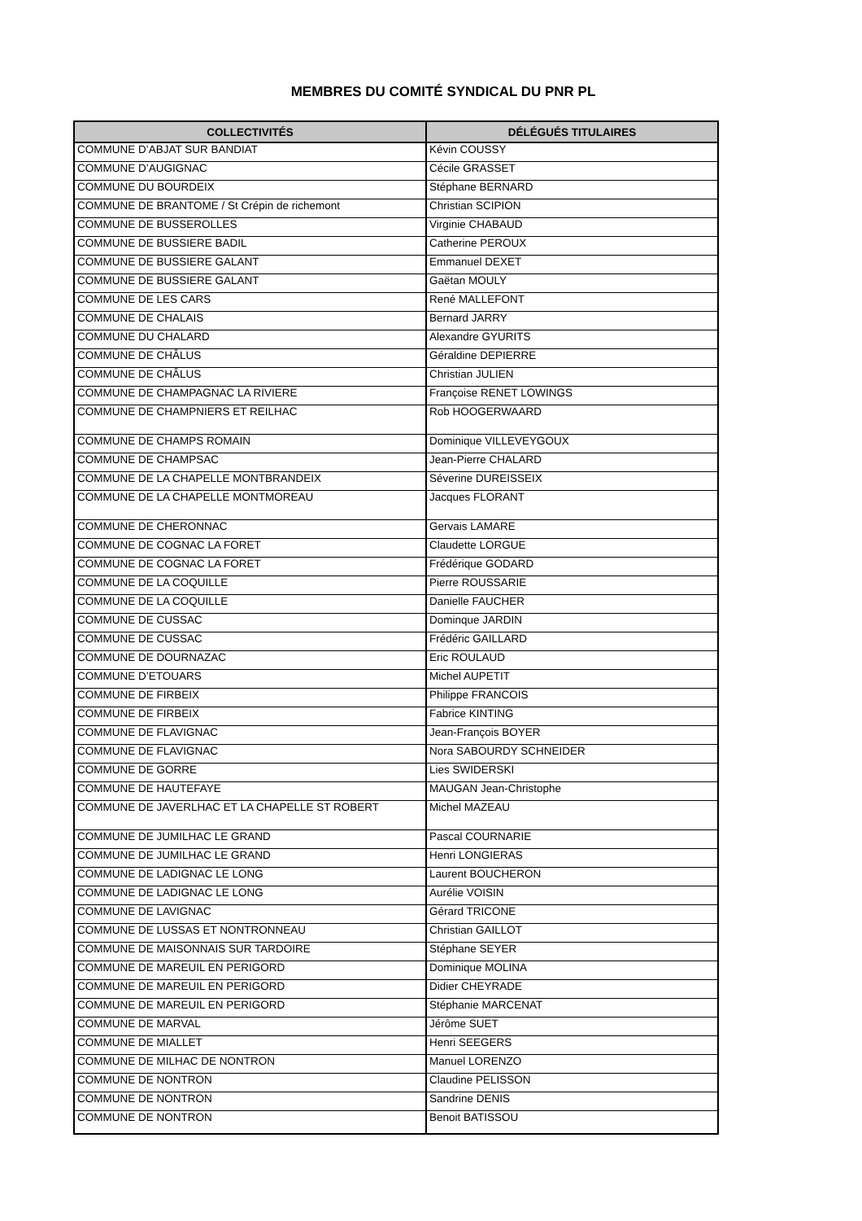MEMBRES DU COMITÉ SYNDICAL DU PNR PL
| COLLECTIVITÉS | DÉLÉGUÉS TITULAIRES |
| --- | --- |
| COMMUNE D’ABJAT SUR BANDIAT | Kévin COUSSY |
| COMMUNE D’AUGIGNAC | Cécile GRASSET |
| COMMUNE DU BOURDEIX | Stéphane BERNARD |
| COMMUNE DE BRANTOME / St Crépin de richemont | Christian SCIPION |
| COMMUNE DE BUSSEROLLES | Virginie CHABAUD |
| COMMUNE DE BUSSIERE BADIL | Catherine PEROUX |
| COMMUNE DE BUSSIERE GALANT | Emmanuel DEXET |
| COMMUNE DE BUSSIERE GALANT | Gaëtan MOULY |
| COMMUNE DE LES CARS | René MALLEFONT |
| COMMUNE DE CHALAIS | Bernard JARRY |
| COMMUNE DU CHALARD | Alexandre GYURITS |
| COMMUNE DE CHÂLUS | Géraldine DEPIERRE |
| COMMUNE DE CHÂLUS | Christian JULIEN |
| COMMUNE DE CHAMPAGNAC LA RIVIERE | Françoise RENET LOWINGS |
| COMMUNE DE CHAMPNIERS ET REILHAC | Rob HOOGERWAARD |
| COMMUNE DE CHAMPS ROMAIN | Dominique VILLEVEYGOUX |
| COMMUNE DE CHAMPSAC | Jean-Pierre CHALARD |
| COMMUNE DE LA CHAPELLE MONTBRANDEIX | Séverine DUREISSEIX |
| COMMUNE DE LA CHAPELLE MONTMOREAU | Jacques FLORANT |
| COMMUNE DE CHERONNAC | Gervais LAMARE |
| COMMUNE DE COGNAC LA FORET | Claudette LORGUE |
| COMMUNE DE COGNAC LA FORET | Frédérique GODARD |
| COMMUNE DE LA COQUILLE | Pierre ROUSSARIE |
| COMMUNE DE LA COQUILLE | Danielle FAUCHER |
| COMMUNE DE CUSSAC | Dominque JARDIN |
| COMMUNE DE CUSSAC | Frédéric GAILLARD |
| COMMUNE DE DOURNAZAC | Eric ROULAUD |
| COMMUNE D’ETOUARS | Michel AUPETIT |
| COMMUNE DE FIRBEIX | Philippe FRANCOIS |
| COMMUNE DE FIRBEIX | Fabrice KINTING |
| COMMUNE DE FLAVIGNAC | Jean-François BOYER |
| COMMUNE DE FLAVIGNAC | Nora SABOURDY SCHNEIDER |
| COMMUNE DE GORRE | Lies SWIDERSKI |
| COMMUNE DE HAUTEFAYE | MAUGAN Jean-Christophe |
| COMMUNE DE JAVERLHAC ET LA CHAPELLE ST ROBERT | Michel MAZEAU |
| COMMUNE DE JUMILHAC LE GRAND | Pascal COURNARIE |
| COMMUNE DE JUMILHAC LE GRAND | Henri LONGIERAS |
| COMMUNE DE LADIGNAC LE LONG | Laurent BOUCHERON |
| COMMUNE DE LADIGNAC LE LONG | Aurélie VOISIN |
| COMMUNE DE LAVIGNAC | Gérard TRICONE |
| COMMUNE DE LUSSAS ET NONTRONNEAU | Christian GAILLOT |
| COMMUNE DE MAISONNAIS SUR TARDOIRE | Stéphane SEYER |
| COMMUNE DE MAREUIL EN PERIGORD | Dominique MOLINA |
| COMMUNE DE MAREUIL EN PERIGORD | Didier CHEYRADE |
| COMMUNE DE MAREUIL EN PERIGORD | Stéphanie MARCENAT |
| COMMUNE DE MARVAL | Jérôme SUET |
| COMMUNE DE MIALLET | Henri SEEGERS |
| COMMUNE DE MILHAC DE NONTRON | Manuel LORENZO |
| COMMUNE DE NONTRON | Claudine PELISSON |
| COMMUNE DE NONTRON | Sandrine DENIS |
| COMMUNE DE NONTRON | Benoit BATISSOU |